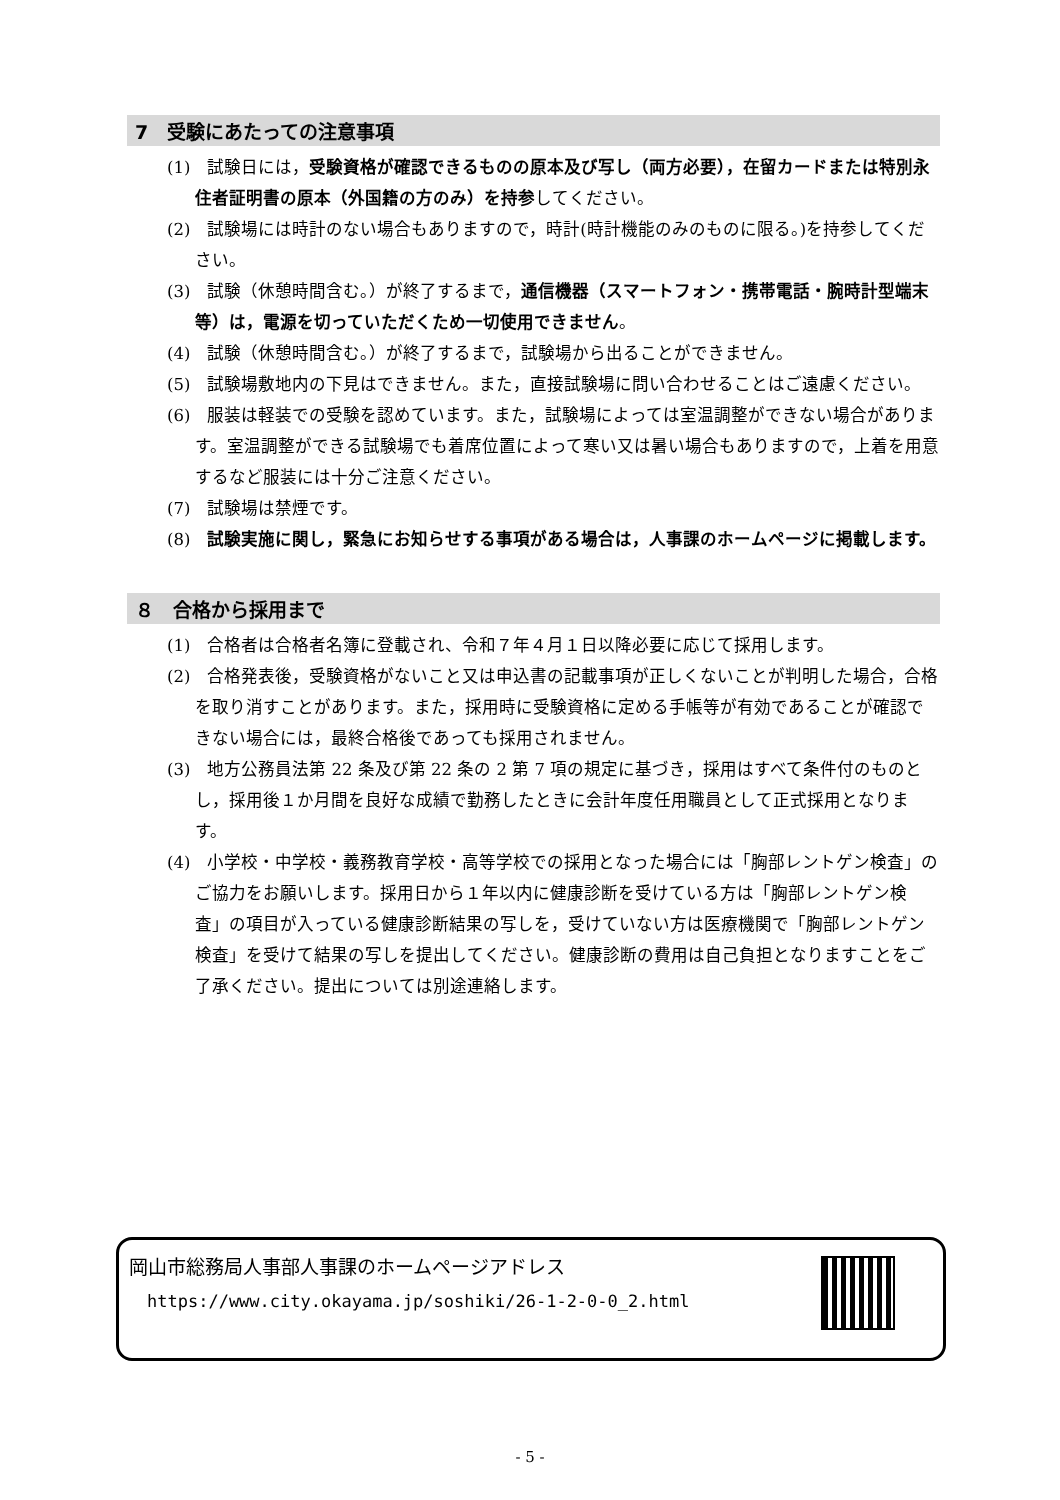7　受験にあたっての注意事項
(1)　試験日には，受験資格が確認できるものの原本及び写し（両方必要），在留カードまたは特別永住者証明書の原本（外国籍の方のみ）を持参してください。
(2)　試験場には時計のない場合もありますので，時計(時計機能のみのものに限る。)を持参してください。
(3)　試験（休憩時間含む。）が終了するまで，通信機器（スマートフォン・携帯電話・腕時計型端末等）は，電源を切っていただくため一切使用できません。
(4)　試験（休憩時間含む。）が終了するまで，試験場から出ることができません。
(5)　試験場敷地内の下見はできません。また，直接試験場に問い合わせることはご遠慮ください。
(6)　服装は軽装での受験を認めています。また，試験場によっては室温調整ができない場合があります。室温調整ができる試験場でも着席位置によって寒い又は暑い場合もありますので，上着を用意するなど服装には十分ご注意ください。
(7)　試験場は禁煙です。
(8)　試験実施に関し，緊急にお知らせする事項がある場合は，人事課のホームページに掲載します。
８　合格から採用まで
(1)　合格者は合格者名簿に登載され、令和７年４月１日以降必要に応じて採用します。
(2)　合格発表後，受験資格がないこと又は申込書の記載事項が正しくないことが判明した場合，合格を取り消すことがあります。また，採用時に受験資格に定める手帳等が有効であることが確認できない場合には，最終合格後であっても採用されません。
(3)　地方公務員法第 22 条及び第 22 条の 2 第 7 項の規定に基づき，採用はすべて条件付のものとし，採用後１か月間を良好な成績で勤務したときに会計年度任用職員として正式採用となります。
(4)　小学校・中学校・義務教育学校・高等学校での採用となった場合には「胸部レントゲン検査」のご協力をお願いします。採用日から１年以内に健康診断を受けている方は「胸部レントゲン検査」の項目が入っている健康診断結果の写しを，受けていない方は医療機関で「胸部レントゲン検査」を受けて結果の写しを提出してください。健康診断の費用は自己負担となりますことをご了承ください。提出については別途連絡します。
岡山市総務局人事部人事課のホームページアドレス
https://www.city.okayama.jp/soshiki/26-1-2-0-0_2.html
- 5 -